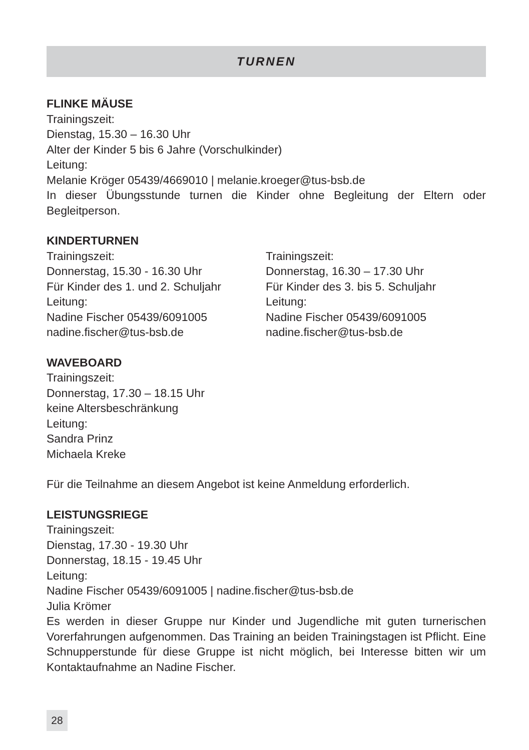TURNEN
FLINKE MÄUSE
Trainingszeit:
Dienstag, 15.30 – 16.30 Uhr
Alter der Kinder 5 bis 6 Jahre (Vorschulkinder)
Leitung:
Melanie Kröger 05439/4669010 | melanie.kroeger@tus-bsb.de
In dieser Übungsstunde turnen die Kinder ohne Begleitung der Eltern oder Begleitperson.
KINDERTURNEN
Trainingszeit:
Donnerstag, 15.30 - 16.30 Uhr
Für Kinder des 1. und 2. Schuljahr
Leitung:
Nadine Fischer 05439/6091005
nadine.fischer@tus-bsb.de
Trainingszeit:
Donnerstag, 16.30 – 17.30 Uhr
Für Kinder des 3. bis 5. Schuljahr
Leitung:
Nadine Fischer 05439/6091005
nadine.fischer@tus-bsb.de
WAVEBOARD
Trainingszeit:
Donnerstag, 17.30 – 18.15 Uhr
keine Altersbeschränkung
Leitung:
Sandra Prinz
Michaela Kreke
Für die Teilnahme an diesem Angebot ist keine Anmeldung erforderlich.
LEISTUNGSRIEGE
Trainingszeit:
Dienstag, 17.30 - 19.30 Uhr
Donnerstag, 18.15 - 19.45 Uhr
Leitung:
Nadine Fischer 05439/6091005 | nadine.fischer@tus-bsb.de
Julia Krömer
Es werden in dieser Gruppe nur Kinder und Jugendliche mit guten turnerischen Vorerfahrungen aufgenommen. Das Training an beiden Trainingstagen ist Pflicht. Eine Schnupperstunde für diese Gruppe ist nicht möglich, bei Interesse bitten wir um Kontaktaufnahme an Nadine Fischer.
28